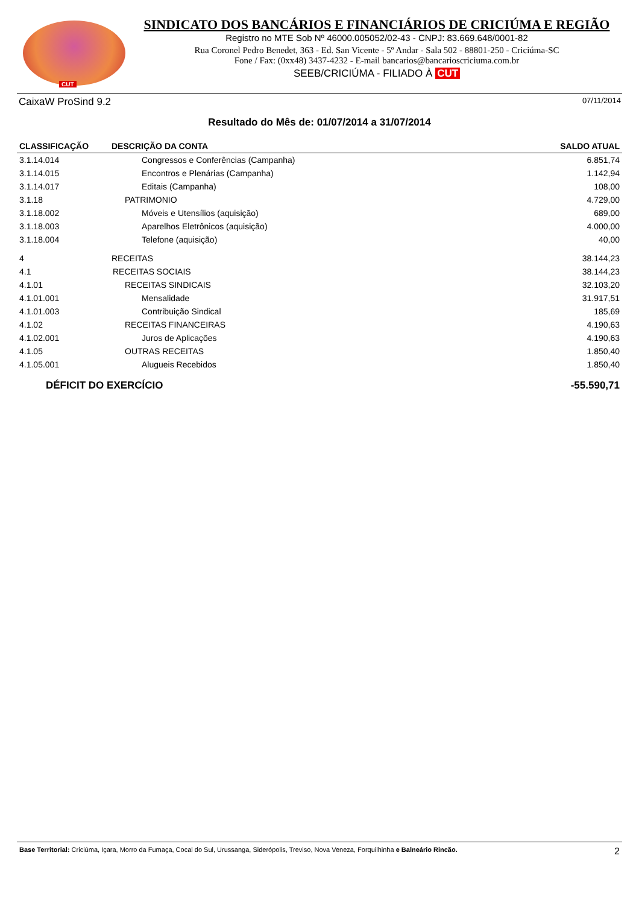CUT
SINDICATO DOS BANCÁRIOS E FINANCIÁRIOS DE CRICIÚMA E REGIÃO
Registro no MTE Sob Nº 46000.005052/02-43 - CNPJ: 83.669.648/0001-82
Rua Coronel Pedro Benedet, 363 - Ed. San Vicente - 5º Andar - Sala 502 - 88801-250 - Criciúma-SC
Fone / Fax: (0xx48) 3437-4232 - E-mail bancarios@bancarioscriciuma.com.br
SEEB/CRICIÚMA - FILIADO À CUT
CaixaW ProSind 9.2 07/11/2014
Resultado do Mês de: 01/07/2014 a 31/07/2014
| CLASSIFICAÇÃO | DESCRIÇÃO DA CONTA | SALDO ATUAL |
| --- | --- | --- |
| 3.1.14.014 | Congressos e Conferências (Campanha) | 6.851,74 |
| 3.1.14.015 | Encontros e Plenárias (Campanha) | 1.142,94 |
| 3.1.14.017 | Editais (Campanha) | 108,00 |
| 3.1.18 | PATRIMONIO | 4.729,00 |
| 3.1.18.002 | Móveis e Utensílios (aquisição) | 689,00 |
| 3.1.18.003 | Aparelhos Eletrônicos (aquisição) | 4.000,00 |
| 3.1.18.004 | Telefone (aquisição) | 40,00 |
| 4 | RECEITAS | 38.144,23 |
| 4.1 | RECEITAS SOCIAIS | 38.144,23 |
| 4.1.01 | RECEITAS SINDICAIS | 32.103,20 |
| 4.1.01.001 | Mensalidade | 31.917,51 |
| 4.1.01.003 | Contribuição Sindical | 185,69 |
| 4.1.02 | RECEITAS FINANCEIRAS | 4.190,63 |
| 4.1.02.001 | Juros de Aplicações | 4.190,63 |
| 4.1.05 | OUTRAS RECEITAS | 1.850,40 |
| 4.1.05.001 | Alugueis Recebidos | 1.850,40 |
| DÉFICIT DO EXERCÍCIO | | -55.590,71 |
Base Territorial: Criciúma, Içara, Morro da Fumaça, Cocal do Sul, Urussanga, Siderópolis, Treviso, Nova Veneza, Forquilhinha e Balneário Rincão. 2